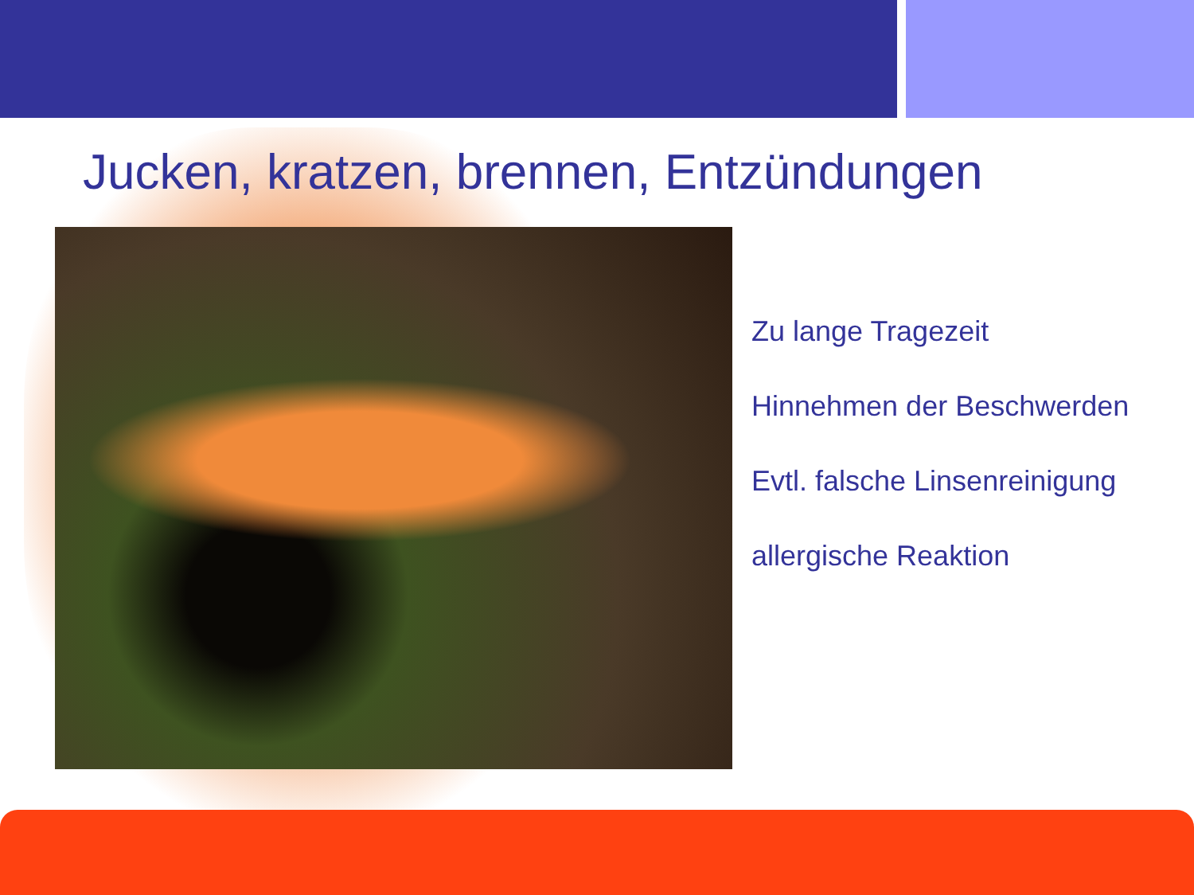Jucken, kratzen, brennen, Entzündungen
Zu lange Tragezeit
Hinnehmen der Beschwerden
Evtl. falsche Linsenreinigung
allergische Reaktion